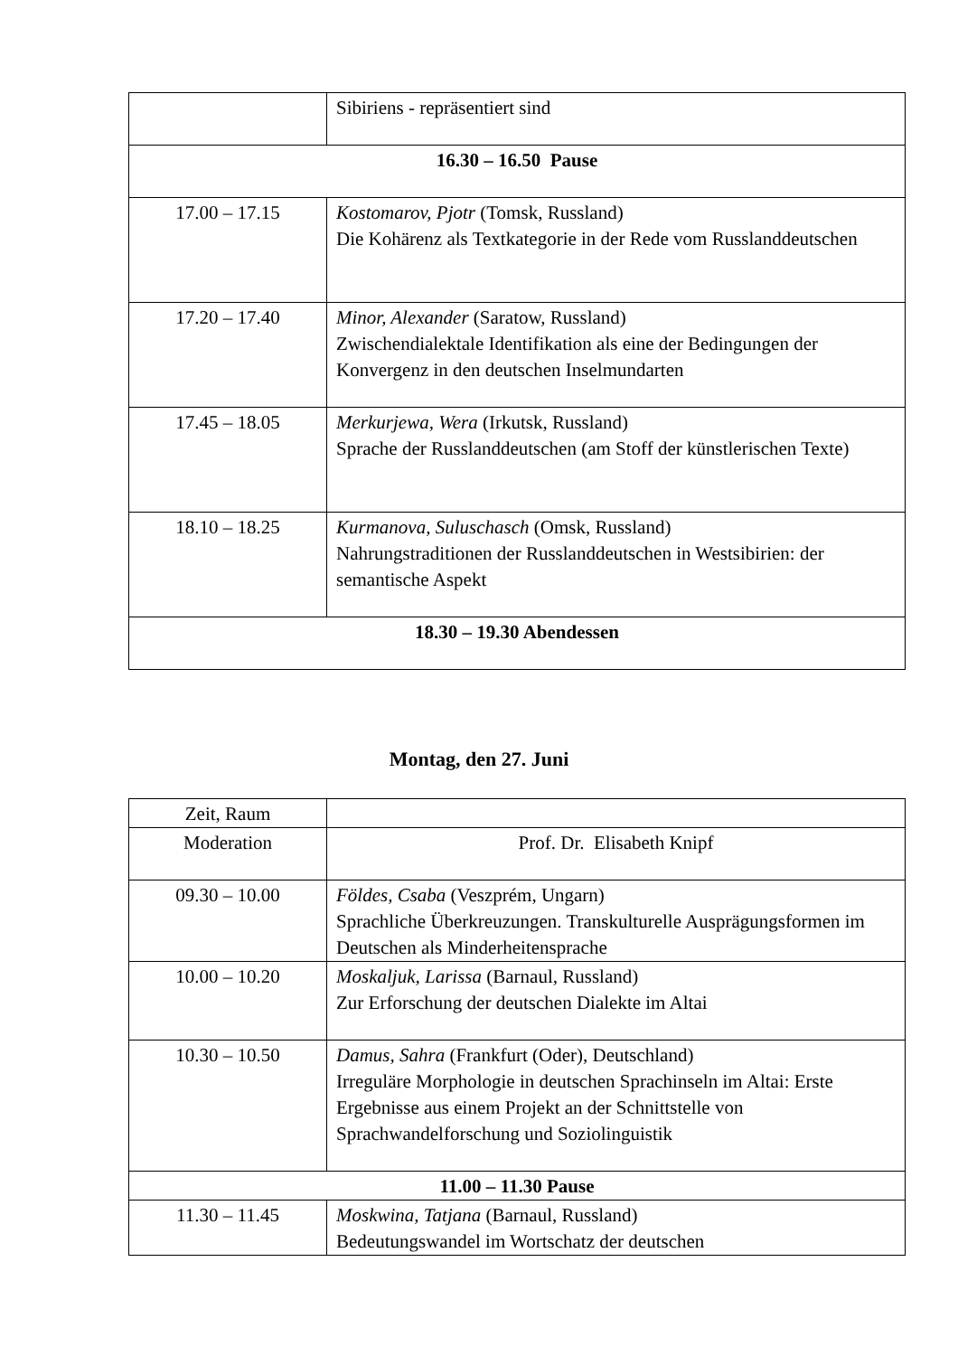| | Sibiriens - repräsentiert sind |
| 16.30 – 16.50 Pause | |
| 17.00 – 17.15 | Kostomarov, Pjotr (Tomsk, Russland) Die Kohärenz als Textkategorie in der Rede vom Russlanddeutschen |
| 17.20 – 17.40 | Minor, Alexander (Saratow, Russland) Zwischendialektale Identifikation als eine der Bedingungen der Konvergenz in den deutschen Inselmundarten |
| 17.45 – 18.05 | Merkurjewa, Wera (Irkutsk, Russland) Sprache der Russlanddeutschen (am Stoff der künstlerischen Texte) |
| 18.10 – 18.25 | Kurmanova, Suluschasch (Omsk, Russland) Nahrungstraditionen der Russlanddeutschen in Westsibirien: der semantische Aspekt |
| 18.30 – 19.30 Abendessen | |
Montag, den 27. Juni
| Zeit, Raum | |
| Moderation | Prof. Dr. Elisabeth Knipf |
| 09.30 – 10.00 | Földes, Csaba (Veszprém, Ungarn) Sprachliche Überkreuzungen. Transkulturelle Ausprägungsformen im Deutschen als Minderheitensprache |
| 10.00 – 10.20 | Moskaljuk, Larissa (Barnaul, Russland) Zur Erforschung der deutschen Dialekte im Altai |
| 10.30 – 10.50 | Damus, Sahra (Frankfurt (Oder), Deutschland) Irreguläre Morphologie in deutschen Sprachinseln im Altai: Erste Ergebnisse aus einem Projekt an der Schnittstelle von Sprachwandelforschung und Soziolinguistik |
| 11.00 – 11.30 Pause | |
| 11.30 – 11.45 | Moskwina, Tatjana (Barnaul, Russland) Bedeutungswandel im Wortschatz der deutschen |